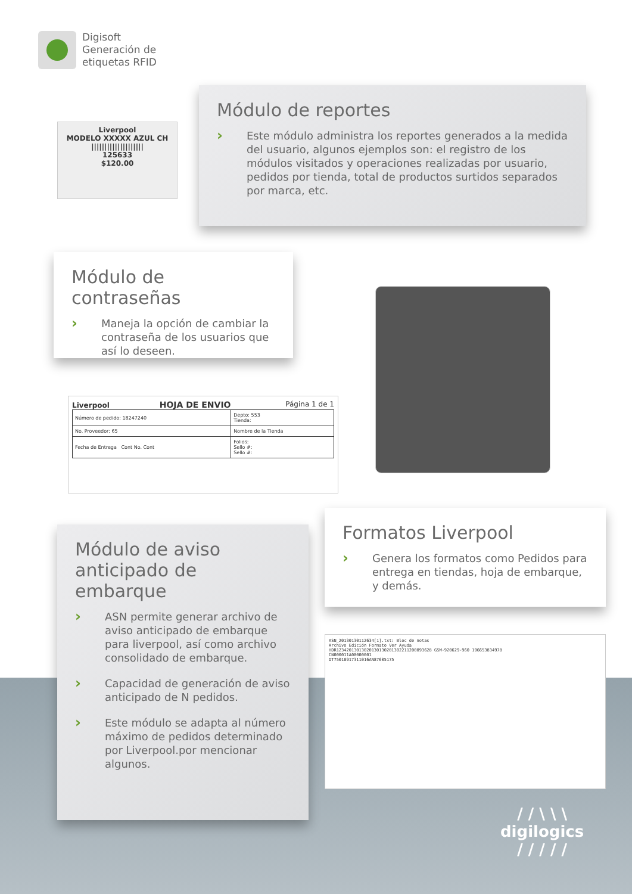Digisoft
Generación de
etiquetas RFID
Liverpool
MODELO XXXXX AZUL CH
||||||||||||||||||||
125633
$120.00
Módulo de reportes
›
Este módulo administra los reportes generados a la medida del usuario, algunos ejemplos son: el registro de los módulos visitados y operaciones realizadas por usuario, pedidos por tienda, total de productos surtidos separados por marca, etc.
Módulo de contraseñas
›
Maneja la opción de cambiar la contraseña de los usuarios que así lo deseen.
Liverpool HOJA DE ENVIO Página 1 de 1
| Número de pedido: 18247240 | Depto: 553 Tienda: |
| No. Proveedor: 65 | Nombre de la Tienda |
| Fecha de Entrega Cont No. Cont | Folios: Sello #: Sello #: |
Módulo de aviso anticipado de embarque
›
ASN permite generar archivo de aviso anticipado de embarque para liverpool, así como archivo consolidado de embarque.
›
Capacidad de generación de aviso anticipado de N pedidos.
›
Este módulo se adapta al número máximo de pedidos determinado por Liverpool.por mencionar algunos.
Formatos Liverpool
›
Genera los formatos como Pedidos para entrega en tiendas, hoja de embarque, y demás.
ASN_20130130112634[1].txt: Bloc de notas
Archivo Edición Formato Ver Ayuda
HDR12342013013020130130201302211200093628 GSM-920629-960 196653834978
CN000011A00000001
DT75018917311016AN87605175
/ / \ \ \
digilogics
/ / / / /